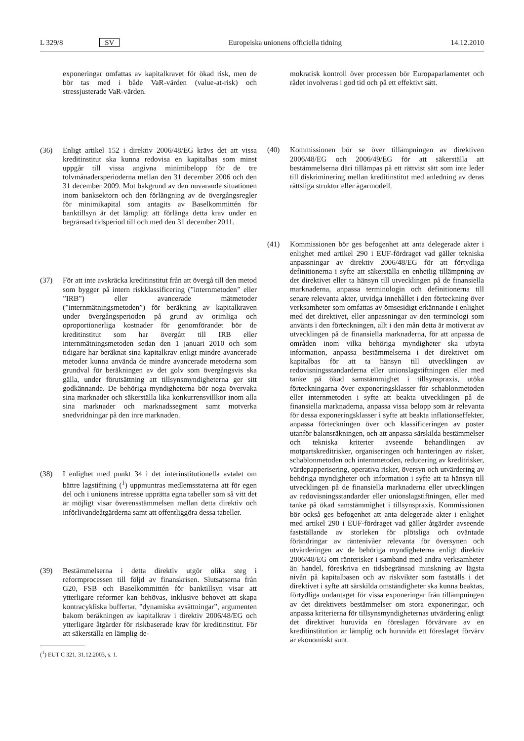L 329/8 SV Europeiska unionens officiella tidning 14.12.2010
exponeringar omfattas av kapitalkravet för ökad risk, men de bör tas med i både VaR-värden (value-at-risk) och stressjusterade VaR-värden.
(36) Enligt artikel 152 i direktiv 2006/48/EG krävs det att vissa kreditinstitut ska kunna redovisa en kapitalbas som minst uppgår till vissa angivna minimibelopp för de tre tolvmånadersperioderna mellan den 31 december 2006 och den 31 december 2009. Mot bakgrund av den nuvarande situationen inom banksektorn och den förlängning av de övergångsregler för minimikapital som antagits av Baselkommittén för banktillsyn är det lämpligt att förlänga detta krav under en begränsad tidsperiod till och med den 31 december 2011.
(37) För att inte avskräcka kreditinstitut från att övergå till den metod som bygger på intern riskklassificering (”internmetoden” eller ”IRB”) eller avancerade mätmetoder (”internmätningsmetoden”) för beräkning av kapitalkraven under övergångsperioden på grund av orimliga och oproportionerliga kostnader för genomförandet bör de kreditinstitut som har övergått till IRB eller internmätningsmetoden sedan den 1 januari 2010 och som tidigare har beräknat sina kapitalkrav enligt mindre avancerade metoder kunna använda de mindre avancerade metoderna som grundval för beräkningen av det golv som övergångsvis ska gälla, under förutsättning att tillsynsmyndigheterna ger sitt godkännande. De behöriga myndigheterna bör noga övervaka sina marknader och säkerställa lika konkurrensvillkor inom alla sina marknader och marknadssegment samt motverka snedvridningar på den inre marknaden.
(38) I enlighet med punkt 34 i det interinstitutionella avtalet om bättre lagstiftning (<sup>1</sup>) uppmuntras medlemsstaterna att för egen del och i unionens intresse upprätta egna tabeller som så vitt det är möjligt visar överensstämmelsen mellan detta direktiv och införlivandeåtgärderna samt att offentliggöra dessa tabeller.
(39) Bestämmelserna i detta direktiv utgör olika steg i reformprocessen till följd av finanskrisen. Slutsatserna från G20, FSB och Baselkommittén för banktillsyn visar att ytterligare reformer kan behövas, inklusive behovet att skapa kontracykliska buffertar, ”dynamiska avsättningar”, argumenten bakom beräkningen av kapitalkrav i direktiv 2006/48/EG och ytterligare åtgärder för riskbaserade krav för kreditinstitut. För att säkerställa en lämplig de-
(<sup>1</sup>) EUT C 321, 31.12.2003, s. 1.
mokratisk kontroll över processen bör Europaparlamentet och rådet involveras i god tid och på ett effektivt sätt.
(40) Kommissionen bör se över tillämpningen av direktiven 2006/48/EG och 2006/49/EG för att säkerställa att bestämmelserna däri tillämpas på ett rättvist sätt som inte leder till diskriminering mellan kreditinstitut med anledning av deras rättsliga struktur eller ägarmodell.
(41) Kommissionen bör ges befogenhet att anta delegerade akter i enlighet med artikel 290 i EUF-fördraget vad gäller tekniska anpassningar av direktiv 2006/48/EG för att förtydliga definitionerna i syfte att säkerställa en enhetlig tillämpning av det direktivet eller ta hänsyn till utvecklingen på de finansiella marknaderna, anpassa terminologin och definitionerna till senare relevanta akter, utvidga innehållet i den förteckning över verksamheter som omfattas av ömsesidigt erkännande i enlighet med det direktivet, eller anpassningar av den terminologi som använts i den förteckningen, allt i den mån detta är motiverat av utvecklingen på de finansiella marknaderna, för att anpassa de områden inom vilka behöriga myndigheter ska utbyta information, anpassa bestämmelserna i det direktivet om kapitalbas för att ta hänsyn till utvecklingen av redovisningsstandarderna eller unionslagstiftningen eller med tanke på ökad samstämmighet i tillsynspraxis, utöka förteckningarna över exponeringsklasser för schablonmetoden eller internmetoden i syfte att beakta utvecklingen på de finansiella marknaderna, anpassa vissa belopp som är relevanta för dessa exponeringsklasser i syfte att beakta inflationseffekter, anpassa förteckningen över och klassificeringen av poster utanför balansräkningen, och att anpassa särskilda bestämmelser och tekniska kriterier avseende behandlingen av motpartskreditrisker, organiseringen och hanteringen av risker, schablonmetoden och internmetoden, reducering av kreditrisker, värdepapperisering, operativa risker, översyn och utvärdering av behöriga myndigheter och information i syfte att ta hänsyn till utvecklingen på de finansiella marknaderna eller utvecklingen av redovisningsstandarder eller unionslagstiftningen, eller med tanke på ökad samstämmighet i tillsynspraxis. Kommissionen bör också ges befogenhet att anta delegerade akter i enlighet med artikel 290 i EUF-fördraget vad gäller åtgärder avseende fastställande av storleken för plötsliga och oväntade förändringar av räntenivåer relevanta för översynen och utvärderingen av de behöriga myndigheterna enligt direktiv 2006/48/EG om ränterisker i samband med andra verksamheter än handel, föreskriva en tidsbegränsad minskning av lägsta nivån på kapitalbasen och av riskvikter som fastställs i det direktivet i syfte att särskilda omständigheter ska kunna beaktas, förtydliga undantaget för vissa exponeringar från tillämpningen av det direktivets bestämmelser om stora exponeringar, och anpassa kriterierna för tillsynsmyndigheternas utvärdering enligt det direktivet huruvida en föreslagen förvärvare av en kreditinstitution är lämplig och huruvida ett föreslaget förvärv är ekonomiskt sunt.